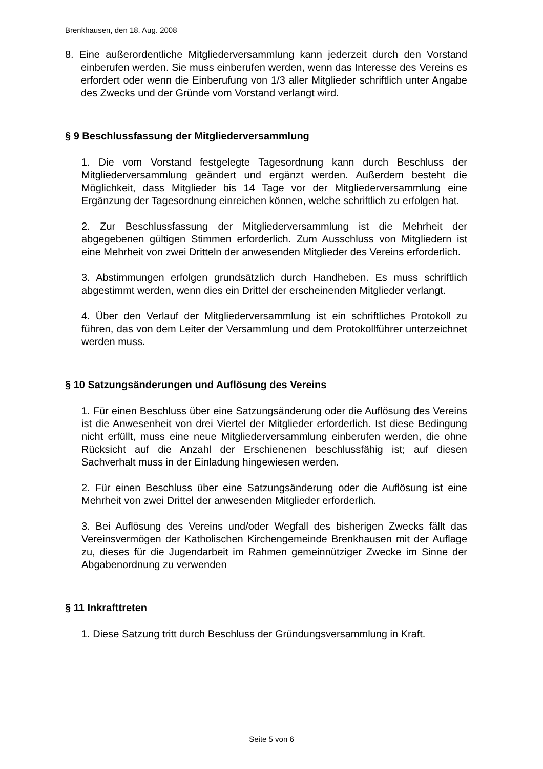Brenkhausen, den 18. Aug. 2008
8. Eine außerordentliche Mitgliederversammlung kann jederzeit durch den Vorstand einberufen werden. Sie muss einberufen werden, wenn das Interesse des Vereins es erfordert oder wenn die Einberufung von 1/3 aller Mitglieder schriftlich unter Angabe des Zwecks und der Gründe vom Vorstand verlangt wird.
§ 9 Beschlussfassung der Mitgliederversammlung
1. Die vom Vorstand festgelegte Tagesordnung kann durch Beschluss der Mitgliederversammlung geändert und ergänzt werden. Außerdem besteht die Möglichkeit, dass Mitglieder bis 14 Tage vor der Mitgliederversammlung eine Ergänzung der Tagesordnung einreichen können, welche schriftlich zu erfolgen hat.
2. Zur Beschlussfassung der Mitgliederversammlung ist die Mehrheit der abgegebenen gültigen Stimmen erforderlich. Zum Ausschluss von Mitgliedern ist eine Mehrheit von zwei Dritteln der anwesenden Mitglieder des Vereins erforderlich.
3. Abstimmungen erfolgen grundsätzlich durch Handheben. Es muss schriftlich abgestimmt werden, wenn dies ein Drittel der erscheinenden Mitglieder verlangt.
4. Über den Verlauf der Mitgliederversammlung ist ein schriftliches Protokoll zu führen, das von dem Leiter der Versammlung und dem Protokollführer unterzeichnet werden muss.
§ 10 Satzungsänderungen und Auflösung des Vereins
1. Für einen Beschluss über eine Satzungsänderung oder die Auflösung des Vereins ist die Anwesenheit von drei Viertel der Mitglieder erforderlich. Ist diese Bedingung nicht erfüllt, muss eine neue Mitgliederversammlung einberufen werden, die ohne Rücksicht auf die Anzahl der Erschienenen beschlussfähig ist; auf diesen Sachverhalt muss in der Einladung hingewiesen werden.
2. Für einen Beschluss über eine Satzungsänderung oder die Auflösung ist eine Mehrheit von zwei Drittel der anwesenden Mitglieder erforderlich.
3. Bei Auflösung des Vereins und/oder Wegfall des bisherigen Zwecks fällt das Vereinsvermögen der Katholischen Kirchengemeinde Brenkhausen mit der Auflage zu, dieses für die Jugendarbeit im Rahmen gemeinnütziger Zwecke im Sinne der Abgabenordnung zu verwenden
§ 11 Inkrafttreten
1. Diese Satzung tritt durch Beschluss der Gründungsversammlung in Kraft.
Seite 5 von 6